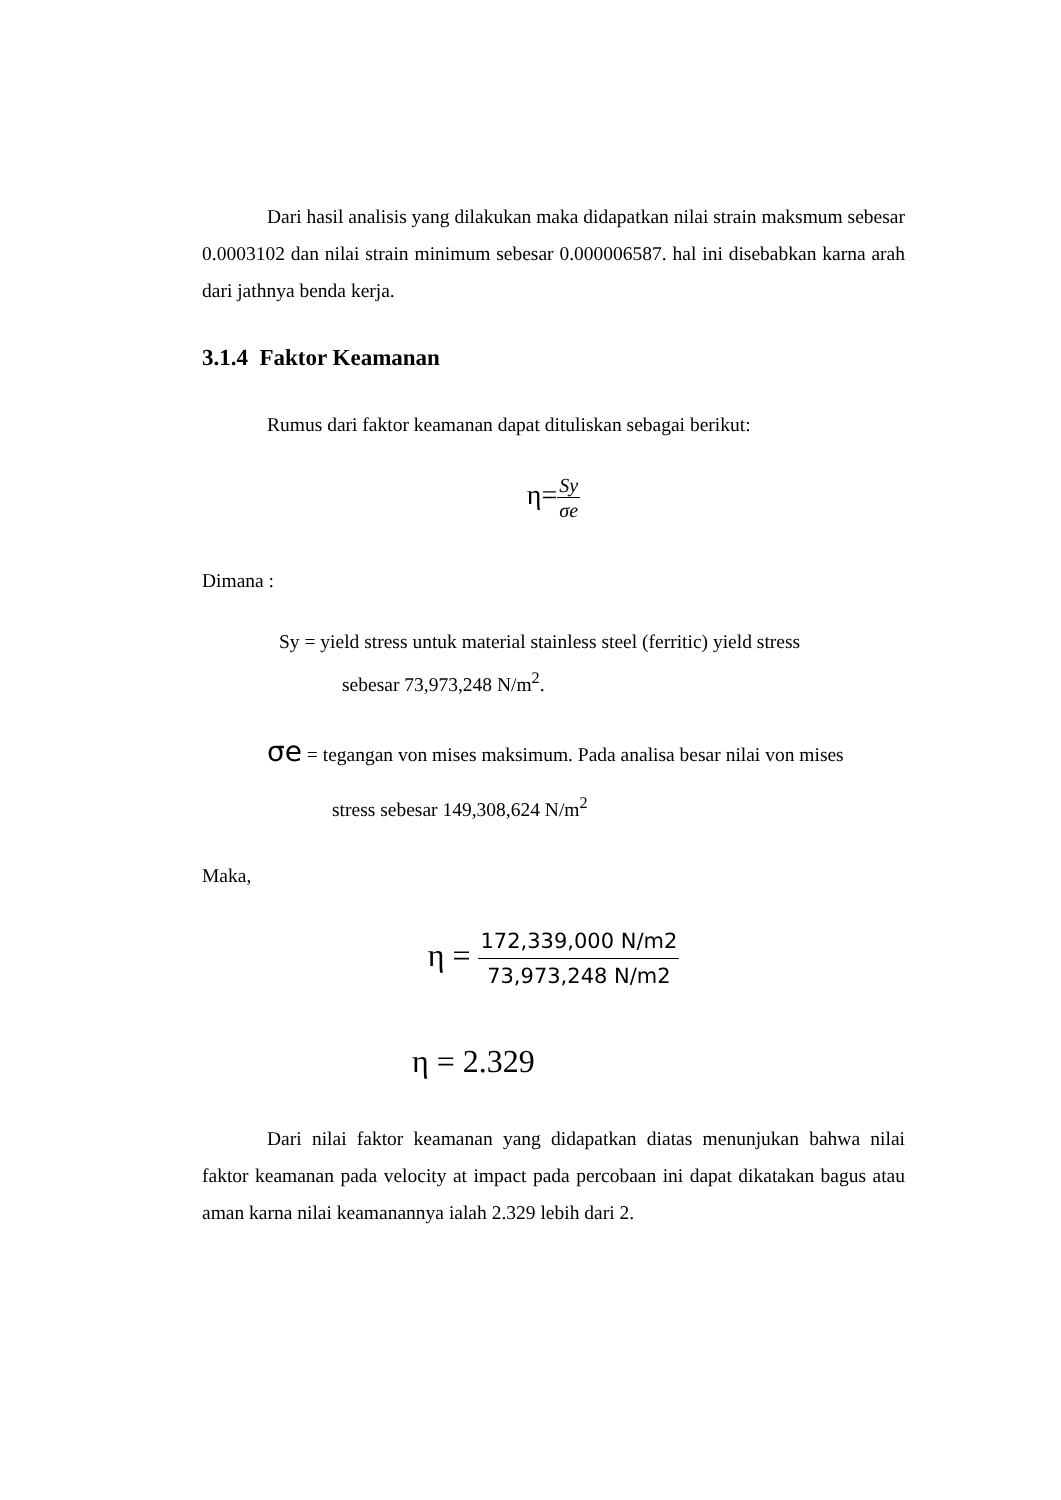Dari hasil analisis yang dilakukan maka didapatkan nilai strain maksmum sebesar 0.0003102 dan nilai strain minimum sebesar 0.000006587. hal ini disebabkan karna arah dari jathnya benda kerja.
3.1.4 Faktor Keamanan
Rumus dari faktor keamanan dapat dituliskan sebagai berikut:
η=Sy σe
Dimana :
Sy = yield stress untuk material stainless steel (ferritic) yield stress
sebesar 73,973,248 N/m<sup>2</sup>.
σe = tegangan von mises maksimum. Pada analisa besar nilai von mises
stress sebesar 149,308,624 N/m<sup>2</sup>
Maka,
η = 172,339,000 N/m2 73,973,248 N/m2
η = 2.329
Dari nilai faktor keamanan yang didapatkan diatas menunjukan bahwa nilai faktor keamanan pada velocity at impact pada percobaan ini dapat dikatakan bagus atau aman karna nilai keamanannya ialah 2.329 lebih dari 2.